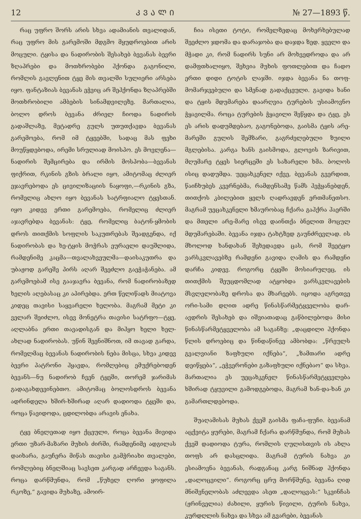12 ᲙᲕᲐᲚᲘ № 27—1893 წ.
რაც უფრო შორს არის სხვა ადამიანის თვალიდან, რაც უფრო მის გარემოში მდგმო მყუდროებით არის მოცული. ტყისა და ნადირობის შესახებ ბევანას ბევრი ზღაპრები და მოთხრობები ჰქონდა გაგონილი, რომლის გავლენით ტყე მის თვალში სულიერი არსება იყო. ფანტაზიას ბევანას ეჭვიც არ შეჰქონდა ზღაპრებში მოთხრობილი ამბების სინამდვილეზე. მართალია, ბოლო დროს ბევანა ძრიელ ჩიოდა ნადირის გადაშლაზე, მეტადრე გულს უთუთქავდა ბევანას გარემოება, რომ იმ ტყეებში, სადაც მას ფეხი მოუწყდებოდა, ირემი სრულიად მოისპო. ეს მოვლენა—ნადირის შემცირება და ირმის მოსპობა—ბევანას ფიქრით, რკინის გზის ბრალი იყო, ამიტომაც ძლიერ ეჯავრებოდა ეს ცივილიზაციის ნაყოფი,—რკინის გზა, რომელიც ახლო იყო ბევანას სატრფიალო ტყესთან. იყო კიდევ ერთი გარემოება, რომელიც ძლიერ აჯავრებდა ბევანას: ტყე, რომელიც ბატონ-ყმობის დროს თითქმის სოფლის საკუთრებას შეადგენდა, იქ ნადირობას და ხე-ტყის მოჭრას ეურაელი დაუშლიდა, რამდენიმე კაცმა—თვალახვეულმა—დაისაკუთრა და უბაჟოდ გარეშე პირს აღარ შეეძლო გაეჭაჭანება. ამ გარემოებამ ისე გააჯავრა ბევანა, რომ ნადირობაზედ ხელის აღებასაც კი აპირებდა. ერთ წელიწადს მიატოვა კიდეც თავისი საყვარელი ხელობა. მაგრამ მეტი კი ველარ შეიძლო, ისევ მონეტრა თავისი სატრფო—ტყე, აღლაბნა ერთი თავადისგან და მიჰყო ხელი ხელ-ახლად ნადირობას. უწინ შეენიშნოთ, იმ თავად გარდა, რომელმაც ბევანას ნადირობის ნება მისცა, სხვა კიდევ ბევრი პატრონი ჰყავდა, რომლებიც ემუქრებოდენ ბევანს—ნუ ნადირობ ჩვენ ტყეში, თორემ ჯარიმას გადაგახდევინებთო. ამიტომაც ბოლოსდროს ბევანა ადრინდელა ხშირ-ხშირად აღარ დადიოდა ტყეში და, როცა წავიდოდა, ცდილობდა არავის ენახა.
ტყე ბნელეთად იყო ქცეული, როცა ბევანა მივიდა ერთი უზარ-მაზარი მუხის ძირში, რამდენიმე ადგილას დაიხარა, გაუჩერა მიწას თავისი გამჭრიახი თვალები, რომლებიც ბნელშიაც სავსეთ კარგად არჩევდა საგანს. როცა დარწმუნდა, რომ „წუხელ ღორი ყოფილა რკოზე,“ გავიდა მუხაზე, ამოირ-
ჩია ისეთი ტოტი, რომელზედაც მოხერხებულად შეეძლო ჯდომა და დარაჯობა და დაჯდა ზედ. ყველი და მჭადი კი, რომ ნადირს სუნი არ მოხვედროდა და არ დამფთხალიყო, შეხვია მუხის ფოთლებით და ჩადო ერთი დიდი ტოტის ლაჯში. იჯდა ბევანა ნა თოფ-მომარჯვებული და სმენად გადაქცეული. გავიდა ხანი და ტყის მდუმარება დაარღვია ტურების უსიამოვნო ჭყავილმა. როცა ტურების ჭყავილი შეწყდა და ტყე, ეს ეს არის დადუმდებაო, გაგონებოდა, გაისმა ტყის არე-მარეში გულის შემზარი, გაგრძელებული ზუილი მგლებისა. კარგა ხანს გაისმოდა, გლოვის ზარივით, მღუმარე ტყეს სიერცეში ეს საზარელი ხმა. ბოლოს ისიც დადუმდა. უეცახკენელ იქვე, ბევანას გვერდით, წაიჩხუბეს კვერნებმა, რამდენსამე წამს ჰეჭყანებდენ, თითქოს კბილებით ყელს ღადრავდენ ერთმანეთსო. მაგრამ უეცახკენელი ხმაურობაც ჩქარა გაჰქრა ჰაერში და მთელი არე-მარე ისევ დაინთქა ბნელით მოცულ მდუმარებაში. ბევანა იჯდა ტახტზედ გაუნძრევლად. ის მხოლოდ ხანდახან შეხედავდა ცას, რომ შეეტყო ვარსკვლავებზე რამდენი გავიდა ღამის და რამდენი დარჩა კიდევ. როგორც ტყეში მოსიარულეც, ის თითქმის შეუცდომლად ატყობდა ვარსკვლავების მსვლელობაზე დროსა და მხარეებს. იცოდა აგრეთვე ორი-სამი დღით ადრე წინასწარმეტყველობა დარ-ავდრის შესახებ და იშვიათადაც გაწბილებოდა მისი წინასწარმეტყველობა ამ საგანზე: „დაცდილი ჰქონდა წლის დროებიც და წინდაწინვე ამბობდა: „წრეულს გვალვიანი ზაფხული იქნება“, „ზამთარი ადრე დეიწყება“, „ეჭვერონები გაზაფხული იქნებაო“ და სხვა. მართალია ეს უეცახკენელ წინასწარმეტყველება ხშირად ტყუვილი გამოდგებოდა, მაგრამ ხან-და-ხან კი გამართლდებოდა.
შუაღამისას მუხას ქვეშ გაისმა ფაჩა-ფუჩი. ბევანამ აცქვიტა ყურები, მაგრამ ჩქარა დარწმუნდა, რომ მუხას ქვეშ დადიოდა ტურა, რომლის ღულისთვის ის ახლა თოფს არ დასცლიდა. მაგრამ ტურის ნახვა კი ესიამოვნა ბევანას, რადგანაც კარგ ნიშნად ჰქონდა „დალოცვილი“. როგორც ცრუ მორწმუნე, ბევანა ღიდ მნიშვნელობას აძლევდა ასეთ „დალოცვას:“ სკვინჩას (ჟრინველია) ძახილი, ყურის წივილი, ტურის ნახვა, კურდღლის ნახვა და სხვა ამ გვარები, ბევანას